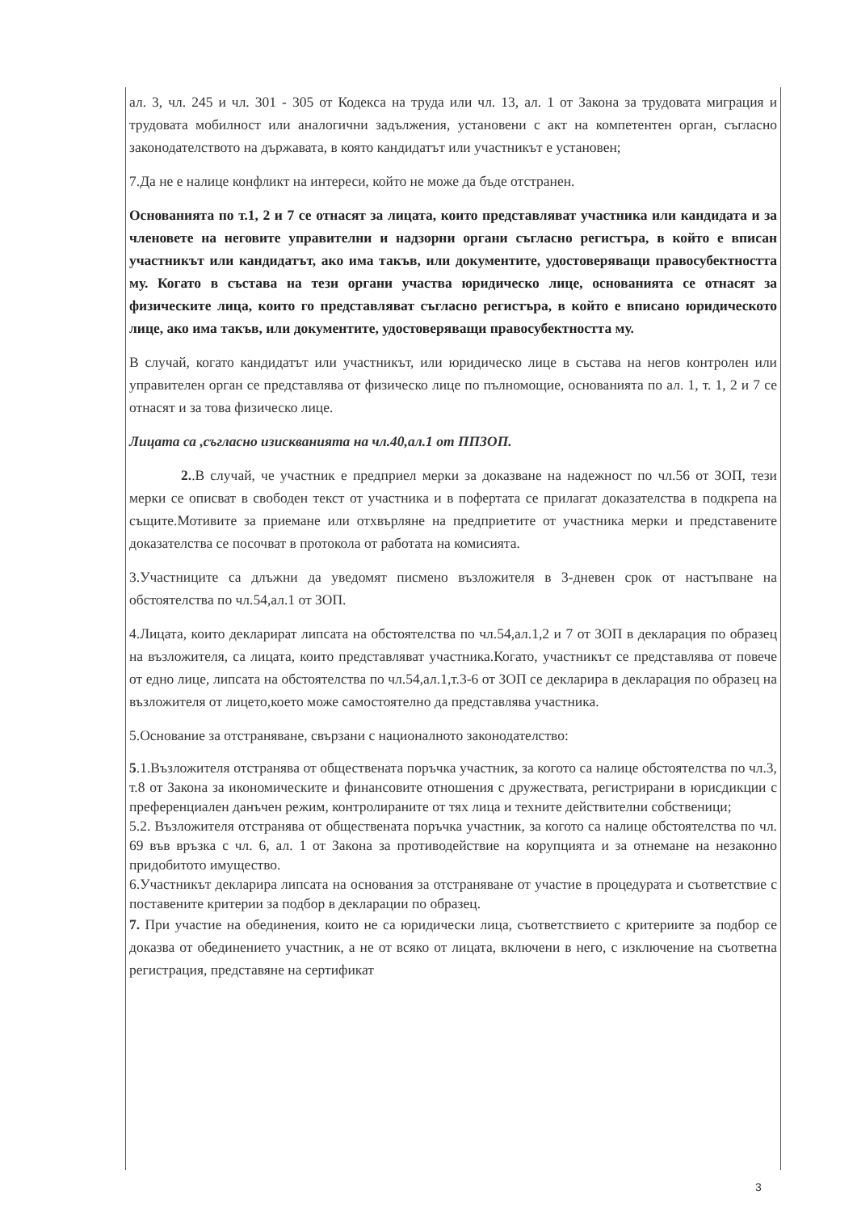ал. 3, чл. 245 и чл. 301 - 305 от Кодекса на труда или чл. 13, ал. 1 от Закона за трудовата миграция и трудовата мобилност или аналогични задължения, установени с акт на компетентен орган, съгласно законодателството на държавата, в която кандидатът или участникът е установен;
7.Да не е налице конфликт на интереси, който не може да бъде отстранен.
Основанията по т.1, 2 и 7 се отнасят за лицата, които представляват участника или кандидата и за членовете на неговите управителни и надзорни органи съгласно регистъра, в който е вписан участникът или кандидатът, ако има такъв, или документите, удостоверяващи правосубектността му. Когато в състава на тези органи участва юридическо лице, основанията се отнасят за физическите лица, които го представляват съгласно регистъра, в който е вписано юридическото лице, ако има такъв, или документите, удостоверяващи правосубектността му.
В случай, когато кандидатът или участникът, или юридическо лице в състава на негов контролен или управителен орган се представлява от физическо лице по пълномощие, основанията по ал. 1, т. 1, 2 и 7 се отнасят и за това физическо лице.
Лицата са ,съгласно изискванията на чл.40,ал.1 от ППЗОП.
2..В случай, че участник е предприел мерки за доказване на надежност по чл.56 от ЗОП, тези мерки се описват в свободен текст от участника и в пофертата се прилагат доказателства в подкрепа на същите.Мотивите за приемане или отхвърляне на предприетите от участника мерки и представените доказателства се посочват в протокола от работата на комисията.
3.Участниците са длъжни да уведомят писмено възложителя в 3-дневен срок от настъпване на обстоятелства по чл.54,ал.1 от ЗОП.
4.Лицата, които декларират липсата на обстоятелства по чл.54,ал.1,2 и 7 от ЗОП в декларация по образец на възложителя, са лицата, които представляват участника.Когато, участникът се представлява от повече от едно лице, липсата на обстоятелства по чл.54,ал.1,т.3-6 от ЗОП се декларира в декларация по образец на възложителя от лицето,което може самостоятелно да представлява участника.
5.Основание за отстраняване, свързани с националното законодателство:
5.1.Възложителя отстранява от обществената поръчка участник, за когото са налице обстоятелства по чл.3, т.8 от Закона за икономическите и финансовите отношения с дружествата, регистрирани в юрисдикции с преференциален данъчен режим, контролираните от тях лица и техните действителни собственици;
5.2. Възложителя отстранява от обществената поръчка участник, за когото са налице обстоятелства по чл. 69 във връзка с чл. 6, ал. 1 от Закона за противодействие на корупцията и за отнемане на незаконно придобитото имущество.
6.Участникът декларира липсата на основания за отстраняване от участие в процедурата и съответствие с поставените критерии за подбор в декларации по образец.
7. При участие на обединения, които не са юридически лица, съответствието с критериите за подбор се доказва от обединението участник, а не от всяко от лицата, включени в него, с изключение на съответна регистрация, представяне на сертификат
3